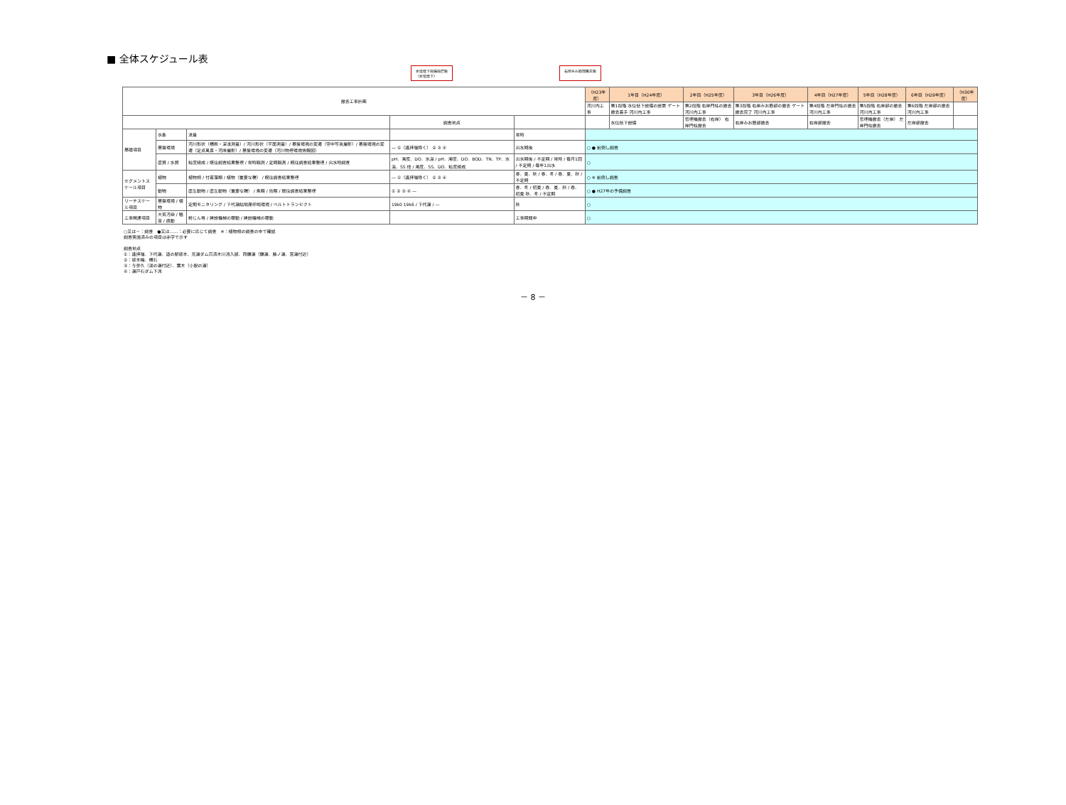■ 全体スケジュール表
水位低下設備設置後
（水位低下）
右岸みお筋部撤去後
| 撤去工事計画 | | | | | （H23年度） | 1年目（H24年度） | 2年目（H25年度） | 3年目（H26年度） | 4年目（H27年度） | 5年目（H28年度） | 6年目（H29年度） | （H30年度） |
| --- | --- | --- | --- | --- | --- | --- | --- | --- | --- | --- | --- | --- |
| | | | | | 河川内工事 | 第1段階 水位低下設備の設置 ゲート撤去着手 河川内工事 | 第2段階 右岸門柱の撤去 河川内工事 | 第3段階 右岸みお筋部の撤去 ゲート撤去完了 河川内工事 | 第4段階 左岸門柱の撤去 河川内工事 | 第5段階 右岸部の撤去 河川内工事 | 第6段階 左岸部の撤去 河川内工事 | |
| | | | 調査地点 | | | 水位低下設備 | 管理橋撤去（右岸） 右岸門柱撤去 | 右岸みお筋部撤去 | 右岸部撤去 | 管理橋撤去（左岸） 左岸門柱撤去 | 左岸部撤去 | |
| 基礎項目 | 水象 | 流量 | | 常時 | | | | | | | | |
| | 基盤環境 | 河川形状（横断・深浅測量）/ 河川形状（平面測量）/ 基盤環境の変遷（空中写真撮影）/ 基盤環境の変遷（定点風景・河床撮影）/ 基盤環境の変遷（河川物理環境情報図） | — ①（遙拝堰除く） ② ③ ④ | 出水期後 | ○ ● 前倒し調査 | | | | | | | |
| | 底質 / 水質 | 粒度組成 / 既往調査結果整理 / 常時観測 / 定期観測 / 既往調査結果整理 / 出水時調査 | pH、濁度、DO、水温 / pH、濁度、DO、BOD、TN、TP、水温、SS 他 / 濁度、SS、DO、粒度組成 | 出水期後 / 不定期 / 常時 / 毎月1回 / 不定期 / 毎年1出水 | ○ | | | | | | | |
| セグメントスケール項目 | 植物 | 植物相 / 付着藻類 / 植物（重要な種） / 既往調査結果整理 | — ①（遙拝堰除く） ② ③ ④ | 春、夏、秋 / 春、冬 / 春、夏、秋 / 不定期 | ○ ※ 前倒し調査 | | | | | | | |
| | 動物 | 底生動物 / 底生動物（重要な種） / 魚類 / 鳥類 / 既往調査結果整理 | ① ② ③ ④ — | 春、冬 / 初夏 / 春、夏、秋 / 春、初夏 秋、冬 / 不定期 | ○ ● H27年の予備調査 | | | | | | | |
| リーチスケール項目 | 基盤環境 / 植物 | 定期モニタリング / 下代瀬鮎場産卵場環境 / ベルトトランセクト | 19k0 19k6 / 下代瀬 / — | 秋 | ○ | | | | | | | |
| 工事関連項目 | 大気汚染 / 騒音 / 振動 | 粉じん等 / 建設機械の稼動 / 建設機械の稼動 | | 工事期間中 | ○ | | | | | | | |
○又は－：調査　●又は……：必要に応じて調査　※：植物相の調査の中で確認
調査実施済みの項目は赤字で示す
調査地点
①：遙拝堰、下代瀬、道の駅坂本、荒瀬ダム百済木川流入部、西鎌瀬（鎌瀬、藤ノ瀬、宮瀬付近）
②：坂本橋、横石
③：与奈久（湯の瀬付近）、葉木（小股の瀬）
④：瀬戸石ダム下流
－ 8 －